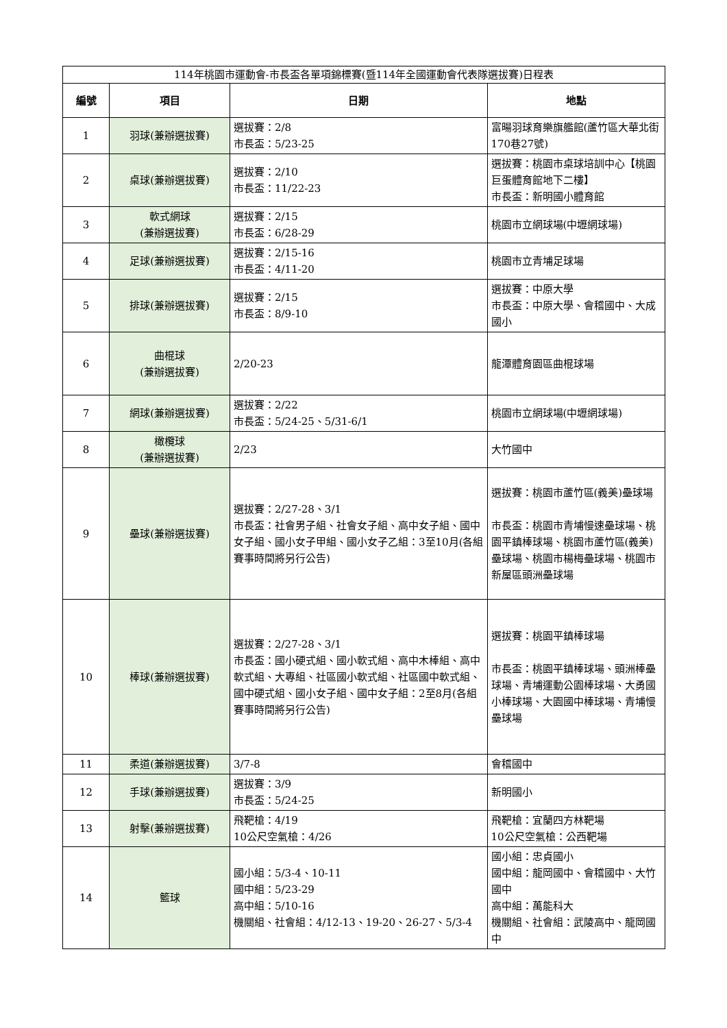| 114年桃園市運動會-市長盃各單項錦標賽(暨114年全國運動會代表隊選拔賽)日程表 | | | |
| 編號 | 項目 | 日期 | 地點 |
| 1 | 羽球(兼辦選拔賽) | 選拔賽：2/8 市長盃：5/23-25 | 富暘羽球育樂旗艦館(蘆竹區大華北街170巷27號) |
| 2 | 桌球(兼辦選拔賽) | 選拔賽：2/10 市長盃：11/22-23 | 選拔賽：桃園市桌球培訓中心【桃園巨蛋體育館地下二樓】 市長盃：新明國小體育館 |
| 3 | 軟式網球 (兼辦選拔賽) | 選拔賽：2/15 市長盃：6/28-29 | 桃園市立網球場(中壢網球場) |
| 4 | 足球(兼辦選拔賽) | 選拔賽：2/15-16 市長盃：4/11-20 | 桃園市立青埔足球場 |
| 5 | 排球(兼辦選拔賽) | 選拔賽：2/15 市長盃：8/9-10 | 選拔賽：中原大學 市長盃：中原大學、會稽國中、大成國小 |
| 6 | 曲棍球 (兼辦選拔賽) | 2/20-23 | 龍潭體育園區曲棍球場 |
| 7 | 網球(兼辦選拔賽) | 選拔賽：2/22 市長盃：5/24-25、5/31-6/1 | 桃園市立網球場(中壢網球場) |
| 8 | 橄欖球 (兼辦選拔賽) | 2/23 | 大竹國中 |
| 9 | 壘球(兼辦選拔賽) | 選拔賽：2/27-28、3/1 市長盃：社會男子組、社會女子組、高中女子組、國中女子組、國小女子甲組、國小女子乙組：3至10月(各組賽事時間將另行公告) | 選拔賽：桃園市蘆竹區(義美)壘球場 市長盃：桃園市青埔慢速壘球場、桃園平鎮棒球場、桃園市蘆竹區(義美)壘球場、桃園市楊梅壘球場、桃園市新屋區頭洲壘球場 |
| 10 | 棒球(兼辦選拔賽) | 選拔賽：2/27-28、3/1 市長盃：國小硬式組、國小軟式組、高中木棒組、高中軟式組、大專組、社區國小軟式組、社區國中軟式組、國中硬式組、國小女子組、國中女子組：2至8月(各組賽事時間將另行公告) | 選拔賽：桃園平鎮棒球場 市長盃：桃園平鎮棒球場、頭洲棒壘球場、青埔運動公園棒球場、大勇國小棒球場、大園國中棒球場、青埔慢壘球場 |
| 11 | 柔道(兼辦選拔賽) | 3/7-8 | 會稽國中 |
| 12 | 手球(兼辦選拔賽) | 選拔賽：3/9 市長盃：5/24-25 | 新明國小 |
| 13 | 射擊(兼辦選拔賽) | 飛靶槍：4/19 10公尺空氣槍：4/26 | 飛靶槍：宜蘭四方林靶場 10公尺空氣槍：公西靶場 |
| 14 | 籃球 | 國小組：5/3-4、10-11 國中組：5/23-29 高中組：5/10-16 機關組、社會組：4/12-13、19-20、26-27、5/3-4 | 國小組：忠貞國小 國中組：龍岡國中、會稽國中、大竹國中 高中組：萬能科大 機關組、社會組：武陵高中、龍岡國中 |